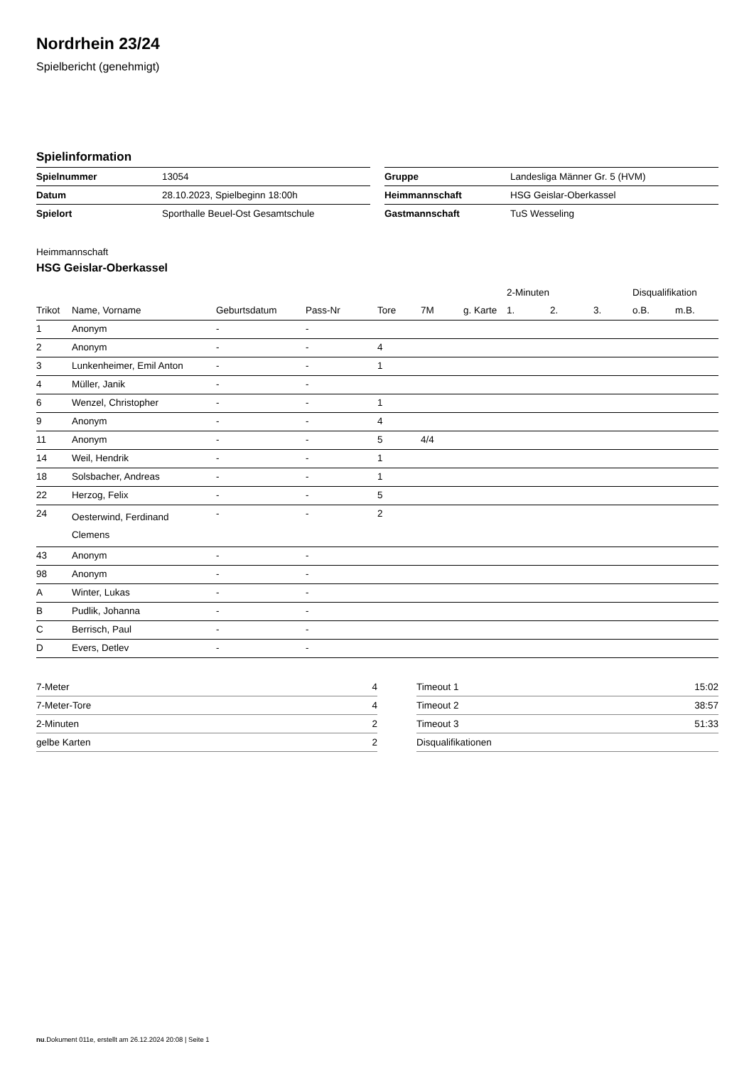Nordrhein 23/24
Spielbericht (genehmigt)
Spielinformation
| Spielnummer | 13054 |
| Datum | 28.10.2023, Spielbeginn 18:00h |
| Spielort | Sporthalle Beuel-Ost Gesamtschule |
| Gruppe | Landesliga Männer Gr. 5 (HVM) |
| Heimmannschaft | HSG Geislar-Oberkassel |
| Gastmannschaft | TuS Wesseling |
Heimmannschaft
HSG Geislar-Oberkassel
| | | | | | | | 2-Minuten | | | Disqualifikation | |
| --- | --- | --- | --- | --- | --- | --- | --- | --- | --- | --- | --- |
| Trikot | Name, Vorname | Geburtsdatum | Pass-Nr | Tore | 7M | g. Karte | 1. | 2. | 3. | o.B. | m.B. |
| 1 | Anonym | - | - | | | | | | | | |
| 2 | Anonym | - | - | 4 | | | | | | | |
| 3 | Lunkenheimer, Emil Anton | - | - | 1 | | | | | | | |
| 4 | Müller, Janik | - | - | | | | | | | | |
| 6 | Wenzel, Christopher | - | - | 1 | | | | | | | |
| 9 | Anonym | - | - | 4 | | | | | | | |
| 11 | Anonym | - | - | 5 | 4/4 | | | | | | |
| 14 | Weil, Hendrik | - | - | 1 | | | | | | | |
| 18 | Solsbacher, Andreas | - | - | 1 | | | | | | | |
| 22 | Herzog, Felix | - | - | 5 | | | | | | | |
| 24 | Oesterwind, Ferdinand Clemens | - | - | 2 | | | | | | | |
| 43 | Anonym | - | - | | | | | | | | |
| 98 | Anonym | - | - | | | | | | | | |
| A | Winter, Lukas | - | - | | | | | | | | |
| B | Pudlik, Johanna | - | - | | | | | | | | |
| C | Berrisch, Paul | - | - | | | | | | | | |
| D | Evers, Detlev | - | - | | | | | | | | |
| 7-Meter | 4 |
| 7-Meter-Tore | 4 |
| 2-Minuten | 2 |
| gelbe Karten | 2 |
| Timeout 1 | 15:02 |
| Timeout 2 | 38:57 |
| Timeout 3 | 51:33 |
| Disqualifikationen | |
nu.Dokument 011e, erstellt am 26.12.2024 20:08 | Seite 1